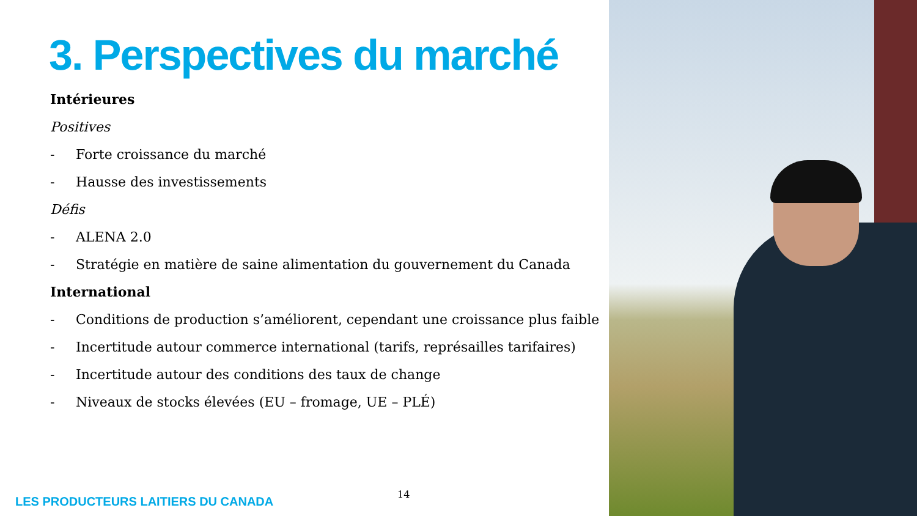3. Perspectives du marché
Intérieures
Positives
- Forte croissance du marché
- Hausse des investissements
Défis
- ALENA 2.0
- Stratégie en matière de saine alimentation du gouvernement du Canada
International
- Conditions de production s’améliorent, cependant une croissance plus faible
- Incertitude autour commerce international (tarifs, représailles tarifaires)
- Incertitude autour des conditions des taux de change
- Niveaux de stocks élevées (EU – fromage, UE – PLÉ)
14
LES PRODUCTEURS LAITIERS DU CANADA